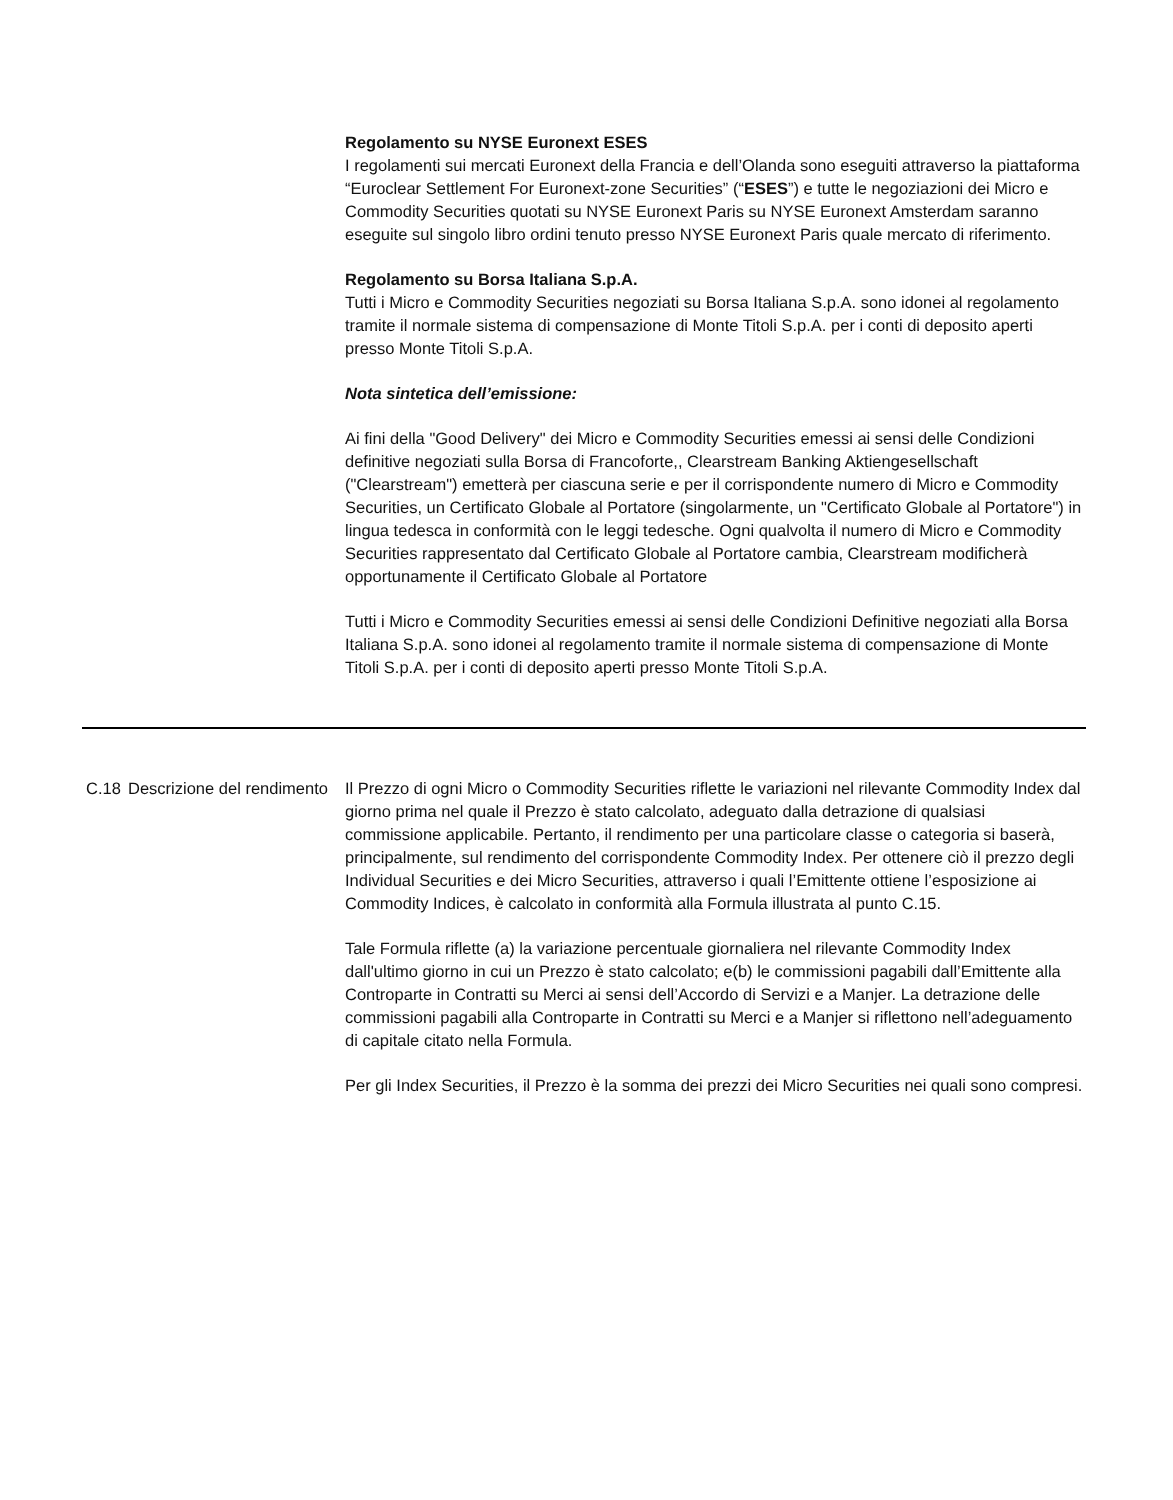Regolamento su NYSE Euronext ESES
I regolamenti sui mercati Euronext della Francia e dell’Olanda sono eseguiti attraverso la piattaforma “Euroclear Settlement For Euronext-zone Securities” (“ESES”) e tutte le negoziazioni dei Micro e Commodity Securities quotati su NYSE Euronext Paris su NYSE Euronext Amsterdam saranno eseguite sul singolo libro ordini tenuto presso NYSE Euronext Paris quale mercato di riferimento.
Regolamento su Borsa Italiana S.p.A.
Tutti i Micro e Commodity Securities negoziati su Borsa Italiana S.p.A. sono idonei al regolamento tramite il normale sistema di compensazione di Monte Titoli S.p.A. per i conti di deposito aperti presso Monte Titoli S.p.A.
Nota sintetica dell’emissione:
Ai fini della "Good Delivery" dei Micro e Commodity Securities emessi ai sensi delle Condizioni definitive negoziati sulla Borsa di Francoforte,, Clearstream Banking Aktiengesellschaft ("Clearstream") emetterà per ciascuna serie e per il corrispondente numero di Micro e Commodity Securities, un Certificato Globale al Portatore (singolarmente, un "Certificato Globale al Portatore") in lingua tedesca in conformità con le leggi tedesche. Ogni qualvolta il numero di Micro e Commodity Securities rappresentato dal Certificato Globale al Portatore cambia, Clearstream modificherà opportunamente il Certificato Globale al Portatore
Tutti i Micro e Commodity Securities emessi ai sensi delle Condizioni Definitive negoziati alla Borsa Italiana S.p.A. sono idonei al regolamento tramite il normale sistema di compensazione di Monte Titoli S.p.A. per i conti di deposito aperti presso Monte Titoli S.p.A.
C.18 Descrizione del rendimento
Il Prezzo di ogni Micro o Commodity Securities riflette le variazioni nel rilevante Commodity Index dal giorno prima nel quale il Prezzo è stato calcolato, adeguato dalla detrazione di qualsiasi commissione applicabile. Pertanto, il rendimento per una particolare classe o categoria si baserà, principalmente, sul rendimento del corrispondente Commodity Index. Per ottenere ciò il prezzo degli Individual Securities e dei Micro Securities, attraverso i quali l’Emittente ottiene l’esposizione ai Commodity Indices, è calcolato in conformità alla Formula illustrata al punto C.15.
Tale Formula riflette (a) la variazione percentuale giornaliera nel rilevante Commodity Index dall'ultimo giorno in cui un Prezzo è stato calcolato; e(b) le commissioni pagabili dall’Emittente alla Controparte in Contratti su Merci ai sensi dell’Accordo di Servizi e a Manjer. La detrazione delle commissioni pagabili alla Controparte in Contratti su Merci e a Manjer si riflettono nell’adeguamento di capitale citato nella Formula.
Per gli Index Securities, il Prezzo è la somma dei prezzi dei Micro Securities nei quali sono compresi.